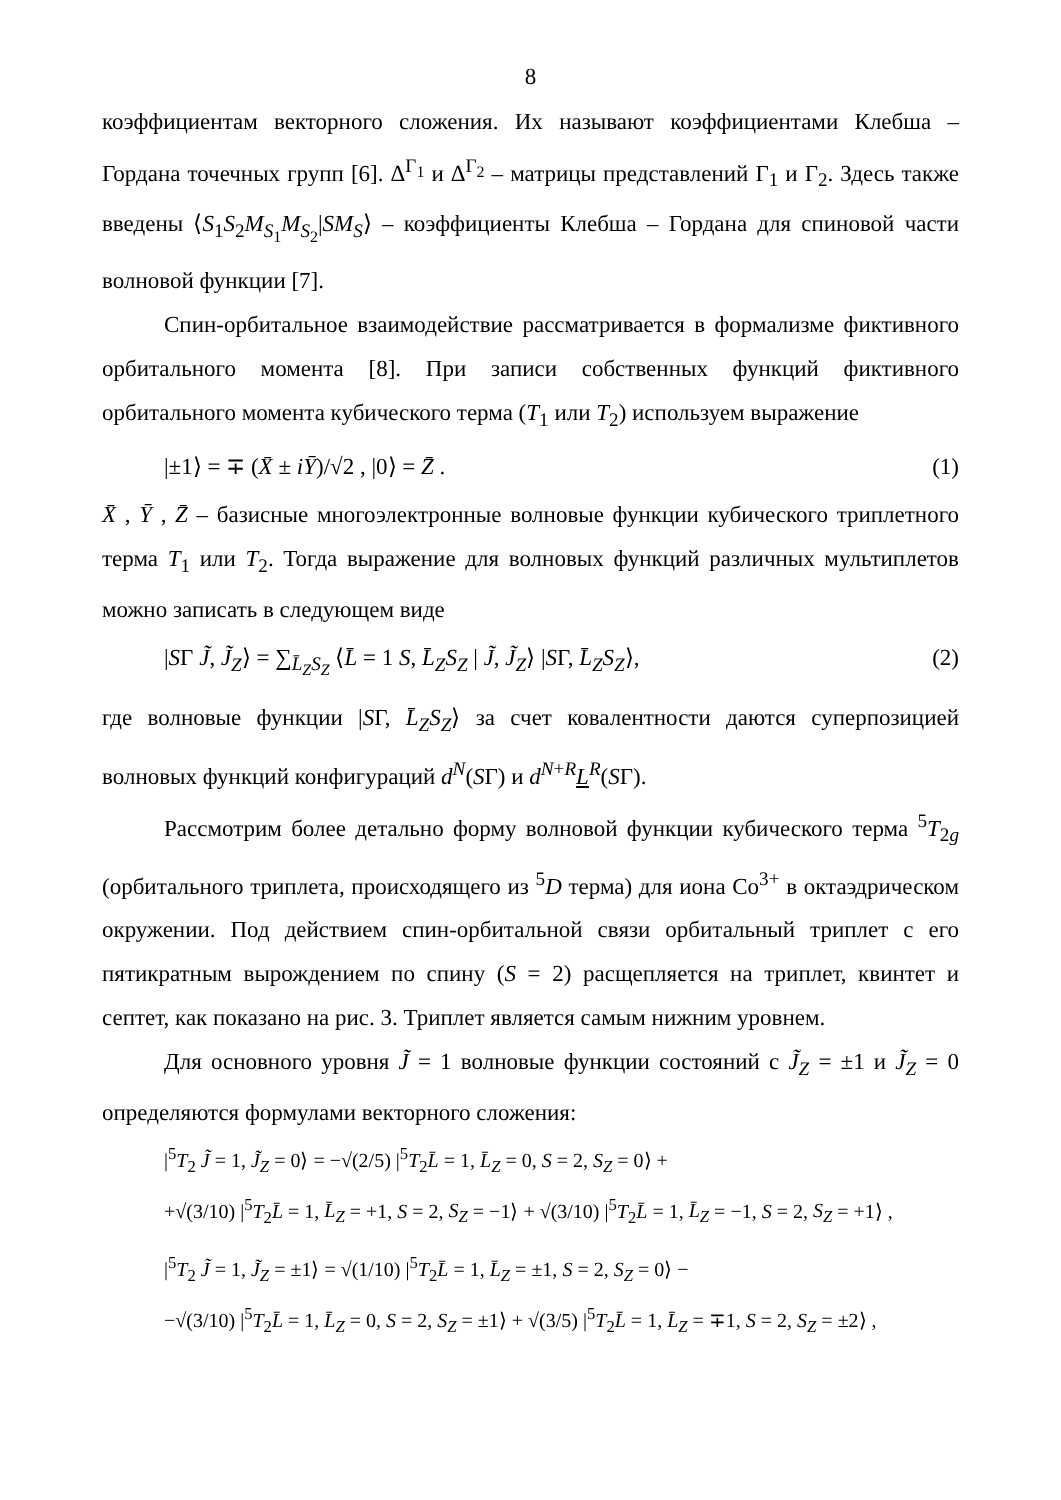8
коэффициентам векторного сложения. Их называют коэффициентами Клебша – Гордана точечных групп [6]. Δ<sup>Γ<sub>1</sub></sup> и Δ<sup>Γ<sub>2</sub></sup> – матрицы представлений Γ<sub>1</sub> и Γ<sub>2</sub>. Здесь также введены ⟨S<sub>1</sub>S<sub>2</sub>M<sub>S<sub>1</sub></sub>M<sub>S<sub>2</sub></sub>|SM<sub>S</sub>⟩ – коэффициенты Клебша – Гордана для спиновой части волновой функции [7].
Спин-орбитальное взаимодействие рассматривается в формализме фиктивного орбитального момента [8]. При записи собственных функций фиктивного орбитального момента кубического терма (T<sub>1</sub> или T<sub>2</sub>) используем выражение
|±1⟩ = ∓ (X̄ ± iȲ)/√2 , |0⟩ = Z̄ . (1)
X̄ , Ȳ , Z̄ – базисные многоэлектронные волновые функции кубического триплетного терма T<sub>1</sub> или T<sub>2</sub>. Тогда выражение для волновых функций различных мультиплетов можно записать в следующем виде
|SΓ J̃, J̃<sub>Z</sub>⟩ = ∑<sub>L̄<sub>Z</sub>S<sub>Z</sub></sub> ⟨L̄ = 1 S, L̄<sub>Z</sub>S<sub>Z</sub> | J̃, J̃<sub>Z</sub>⟩ |SΓ, L̄<sub>Z</sub>S<sub>Z</sub>⟩, (2)
где волновые функции |SΓ, L̄<sub>Z</sub>S<sub>Z</sub>⟩ за счет ковалентности даются суперпозицией волновых функций конфигураций d<sup>N</sup>(SΓ) и d<sup>N+R</sup>L<sup>R</sup>(SΓ).
Рассмотрим более детально форму волновой функции кубического терма <sup>5</sup>T<sub>2g</sub> (орбитального триплета, происходящего из <sup>5</sup>D терма) для иона Co<sup>3+</sup> в октаэдрическом окружении. Под действием спин-орбитальной связи орбитальный триплет с его пятикратным вырождением по спину (S = 2) расщепляется на триплет, квинтет и септет, как показано на рис. 3. Триплет является самым нижним уровнем.
Для основного уровня J̃ = 1 волновые функции состояний с J̃<sub>Z</sub> = ±1 и J̃<sub>Z</sub> = 0 определяются формулами векторного сложения:
|<sup>5</sup>T<sub>2</sub> J̃ = 1, J̃<sub>Z</sub> = 0⟩ = −√(2/5) |<sup>5</sup>T<sub>2</sub>L̄ = 1, L̄<sub>Z</sub> = 0, S = 2, S<sub>Z</sub> = 0⟩ +
+√(3/10) |<sup>5</sup>T<sub>2</sub>L̄ = 1, L̄<sub>Z</sub> = +1, S = 2, S<sub>Z</sub> = −1⟩ + √(3/10) |<sup>5</sup>T<sub>2</sub>L̄ = 1, L̄<sub>Z</sub> = −1, S = 2, S<sub>Z</sub> = +1⟩ ,
|<sup>5</sup>T<sub>2</sub> J̃ = 1, J̃<sub>Z</sub> = ±1⟩ = √(1/10) |<sup>5</sup>T<sub>2</sub>L̄ = 1, L̄<sub>Z</sub> = ±1, S = 2, S<sub>Z</sub> = 0⟩ −
−√(3/10) |<sup>5</sup>T<sub>2</sub>L̄ = 1, L̄<sub>Z</sub> = 0, S = 2, S<sub>Z</sub> = ±1⟩ + √(3/5) |<sup>5</sup>T<sub>2</sub>L̄ = 1, L̄<sub>Z</sub> = ∓1, S = 2, S<sub>Z</sub> = ±2⟩ ,